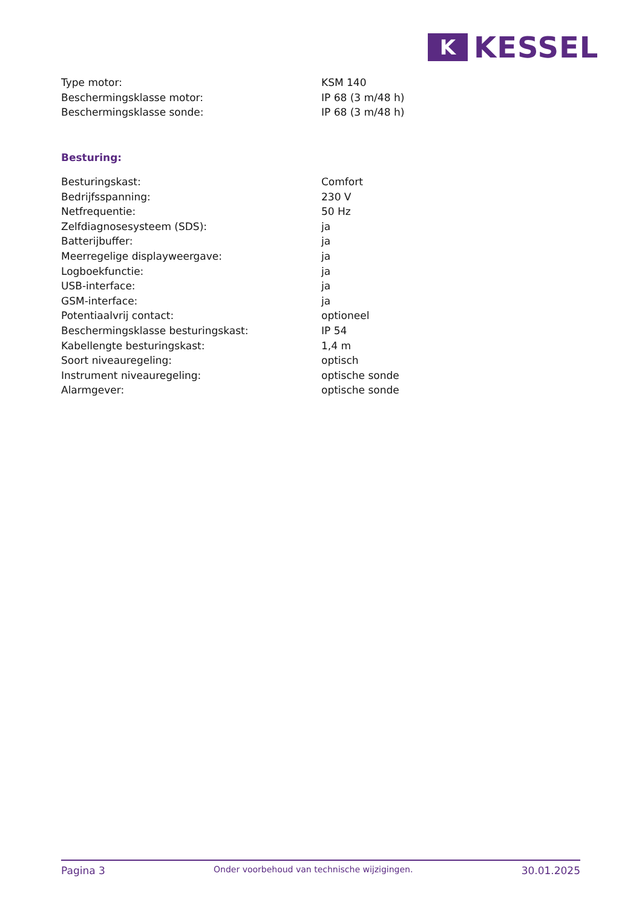K
KESSEL
| Type motor: | KSM 140 |
| Beschermingsklasse motor: | IP 68 (3 m/48 h) |
| Beschermingsklasse sonde: | IP 68 (3 m/48 h) |
Besturing:
| Besturingskast: | Comfort |
| Bedrijfsspanning: | 230 V |
| Netfrequentie: | 50 Hz |
| Zelfdiagnosesysteem (SDS): | ja |
| Batterijbuffer: | ja |
| Meerregelige displayweergave: | ja |
| Logboekfunctie: | ja |
| USB-interface: | ja |
| GSM-interface: | ja |
| Potentiaalvrij contact: | optioneel |
| Beschermingsklasse besturingskast: | IP 54 |
| Kabellengte besturingskast: | 1,4 m |
| Soort niveauregeling: | optisch |
| Instrument niveauregeling: | optische sonde |
| Alarmgever: | optische sonde |
Pagina 3 Onder voorbehoud van technische wijzigingen. 30.01.2025